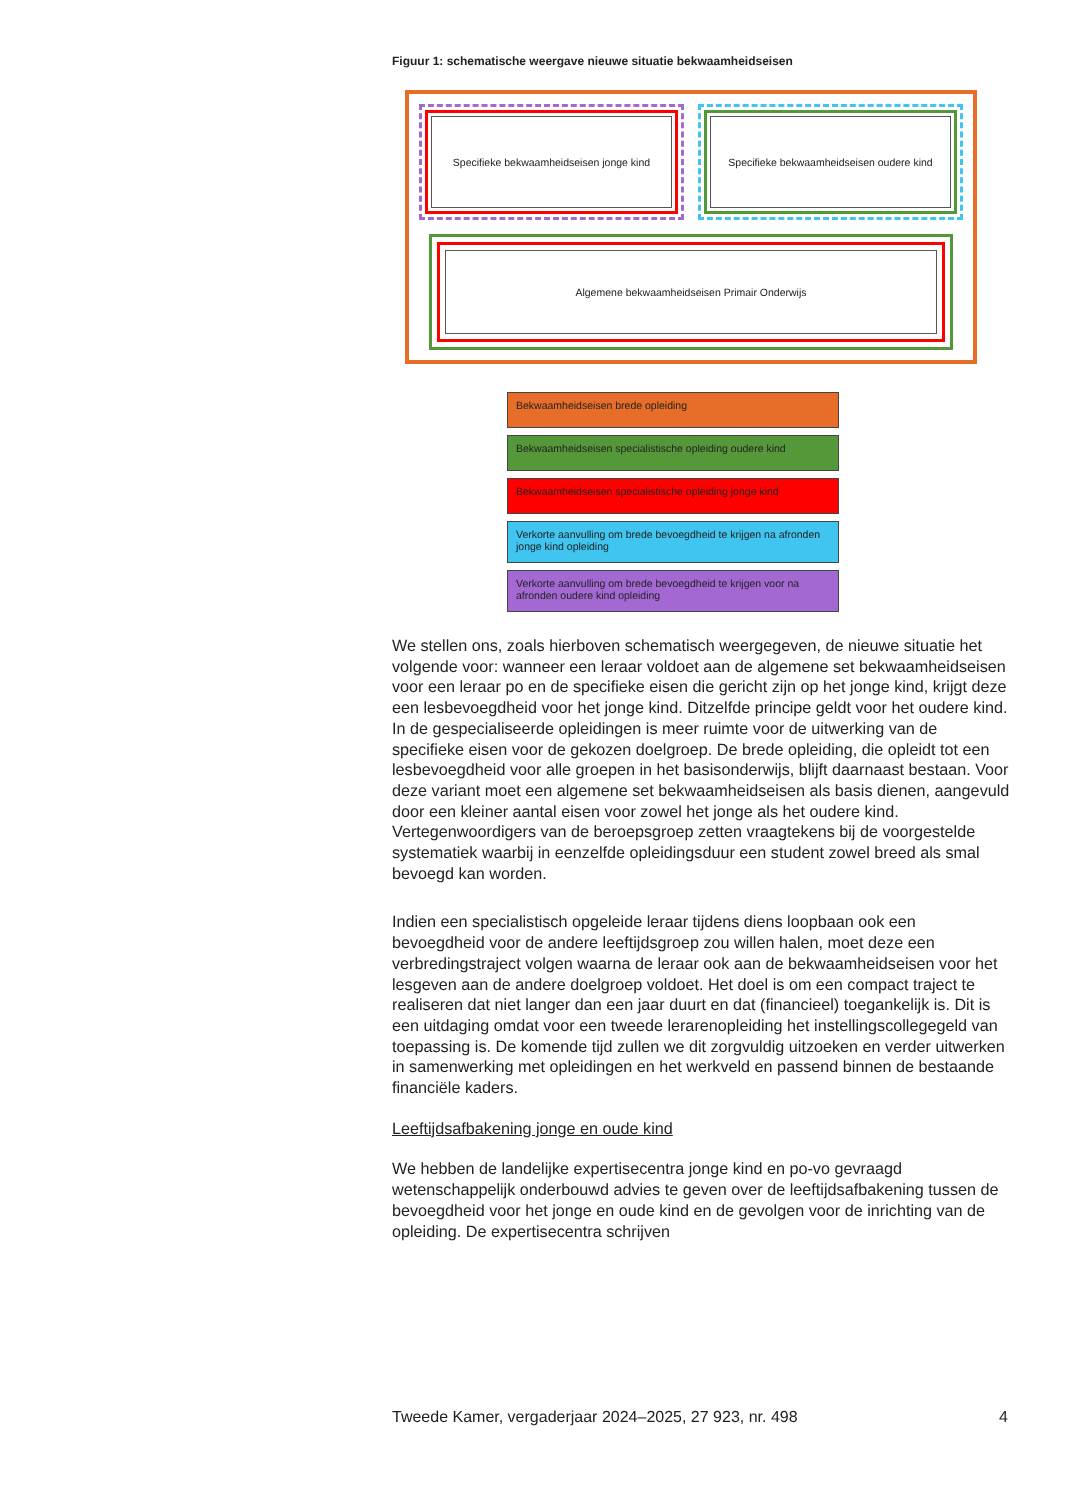Figuur 1: schematische weergave nieuwe situatie bekwaamheidseisen
Specifieke bekwaamheidseisen jonge kind
Specifieke bekwaamheidseisen oudere kind
Algemene bekwaamheidseisen Primair Onderwijs
Bekwaamheidseisen brede opleiding
Bekwaamheidseisen specialistische opleiding oudere kind
Bekwaamheidseisen specialistische opleiding jonge kind
Verkorte aanvulling om brede bevoegdheid te krijgen na afronden jonge kind opleiding
Verkorte aanvulling om brede bevoegdheid te krijgen voor na afronden oudere kind opleiding
We stellen ons, zoals hierboven schematisch weergegeven, de nieuwe situatie het volgende voor: wanneer een leraar voldoet aan de algemene set bekwaamheidseisen voor een leraar po en de specifieke eisen die gericht zijn op het jonge kind, krijgt deze een lesbevoegdheid voor het jonge kind. Ditzelfde principe geldt voor het oudere kind. In de gespecialiseerde opleidingen is meer ruimte voor de uitwerking van de specifieke eisen voor de gekozen doelgroep. De brede opleiding, die opleidt tot een lesbevoegdheid voor alle groepen in het basisonderwijs, blijft daarnaast bestaan. Voor deze variant moet een algemene set bekwaamheidseisen als basis dienen, aangevuld door een kleiner aantal eisen voor zowel het jonge als het oudere kind. Vertegenwoordigers van de beroepsgroep zetten vraagtekens bij de voorgestelde systematiek waarbij in eenzelfde opleidingsduur een student zowel breed als smal bevoegd kan worden.
Indien een specialistisch opgeleide leraar tijdens diens loopbaan ook een bevoegdheid voor de andere leeftijdsgroep zou willen halen, moet deze een verbredingstraject volgen waarna de leraar ook aan de bekwaamheidseisen voor het lesgeven aan de andere doelgroep voldoet. Het doel is om een compact traject te realiseren dat niet langer dan een jaar duurt en dat (financieel) toegankelijk is. Dit is een uitdaging omdat voor een tweede lerarenopleiding het instellingscollegegeld van toepassing is. De komende tijd zullen we dit zorgvuldig uitzoeken en verder uitwerken in samenwerking met opleidingen en het werkveld en passend binnen de bestaande financiële kaders.
Leeftijdsafbakening jonge en oude kind
We hebben de landelijke expertisecentra jonge kind en po-vo gevraagd wetenschappelijk onderbouwd advies te geven over de leeftijdsafbakening tussen de bevoegdheid voor het jonge en oude kind en de gevolgen voor de inrichting van de opleiding. De expertisecentra schrijven
Tweede Kamer, vergaderjaar 2024–2025, 27 923, nr. 498 4